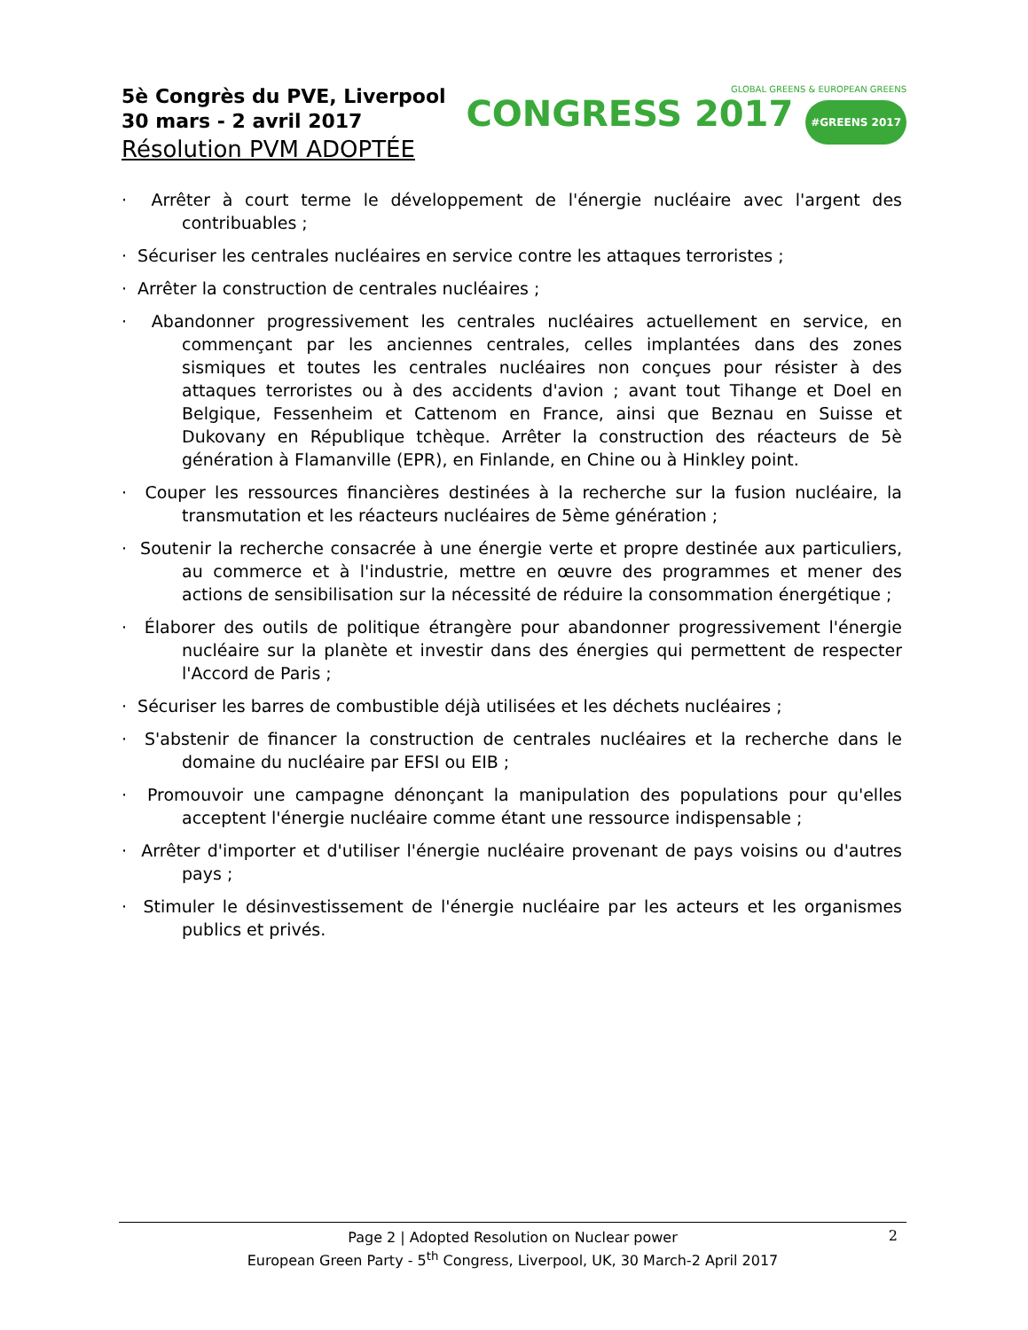5è Congrès du PVE, Liverpool
30 mars - 2 avril 2017
Résolution PVM ADOPTÉE
GLOBAL GREENS & EUROPEAN GREENS
CONGRESS 2017 #GREENS 2017
· Arrêter à court terme le développement de l'énergie nucléaire avec l'argent des contribuables ;
· Sécuriser les centrales nucléaires en service contre les attaques terroristes ;
· Arrêter la construction de centrales nucléaires ;
· Abandonner progressivement les centrales nucléaires actuellement en service, en commençant par les anciennes centrales, celles implantées dans des zones sismiques et toutes les centrales nucléaires non conçues pour résister à des attaques terroristes ou à des accidents d'avion ; avant tout Tihange et Doel en Belgique, Fessenheim et Cattenom en France, ainsi que Beznau en Suisse et Dukovany en République tchèque. Arrêter la construction des réacteurs de 5è génération à Flamanville (EPR), en Finlande, en Chine ou à Hinkley point.
· Couper les ressources financières destinées à la recherche sur la fusion nucléaire, la transmutation et les réacteurs nucléaires de 5ème génération ;
· Soutenir la recherche consacrée à une énergie verte et propre destinée aux particuliers, au commerce et à l'industrie, mettre en œuvre des programmes et mener des actions de sensibilisation sur la nécessité de réduire la consommation énergétique ;
· Élaborer des outils de politique étrangère pour abandonner progressivement l'énergie nucléaire sur la planète et investir dans des énergies qui permettent de respecter l'Accord de Paris ;
· Sécuriser les barres de combustible déjà utilisées et les déchets nucléaires ;
· S'abstenir de financer la construction de centrales nucléaires et la recherche dans le domaine du nucléaire par EFSI ou EIB ;
· Promouvoir une campagne dénonçant la manipulation des populations pour qu'elles acceptent l'énergie nucléaire comme étant une ressource indispensable ;
· Arrêter d'importer et d'utiliser l'énergie nucléaire provenant de pays voisins ou d'autres pays ;
· Stimuler le désinvestissement de l'énergie nucléaire par les acteurs et les organismes publics et privés.
2 Page 2 | Adopted Resolution on Nuclear power
European Green Party - 5<sup>th</sup> Congress, Liverpool, UK, 30 March-2 April 2017